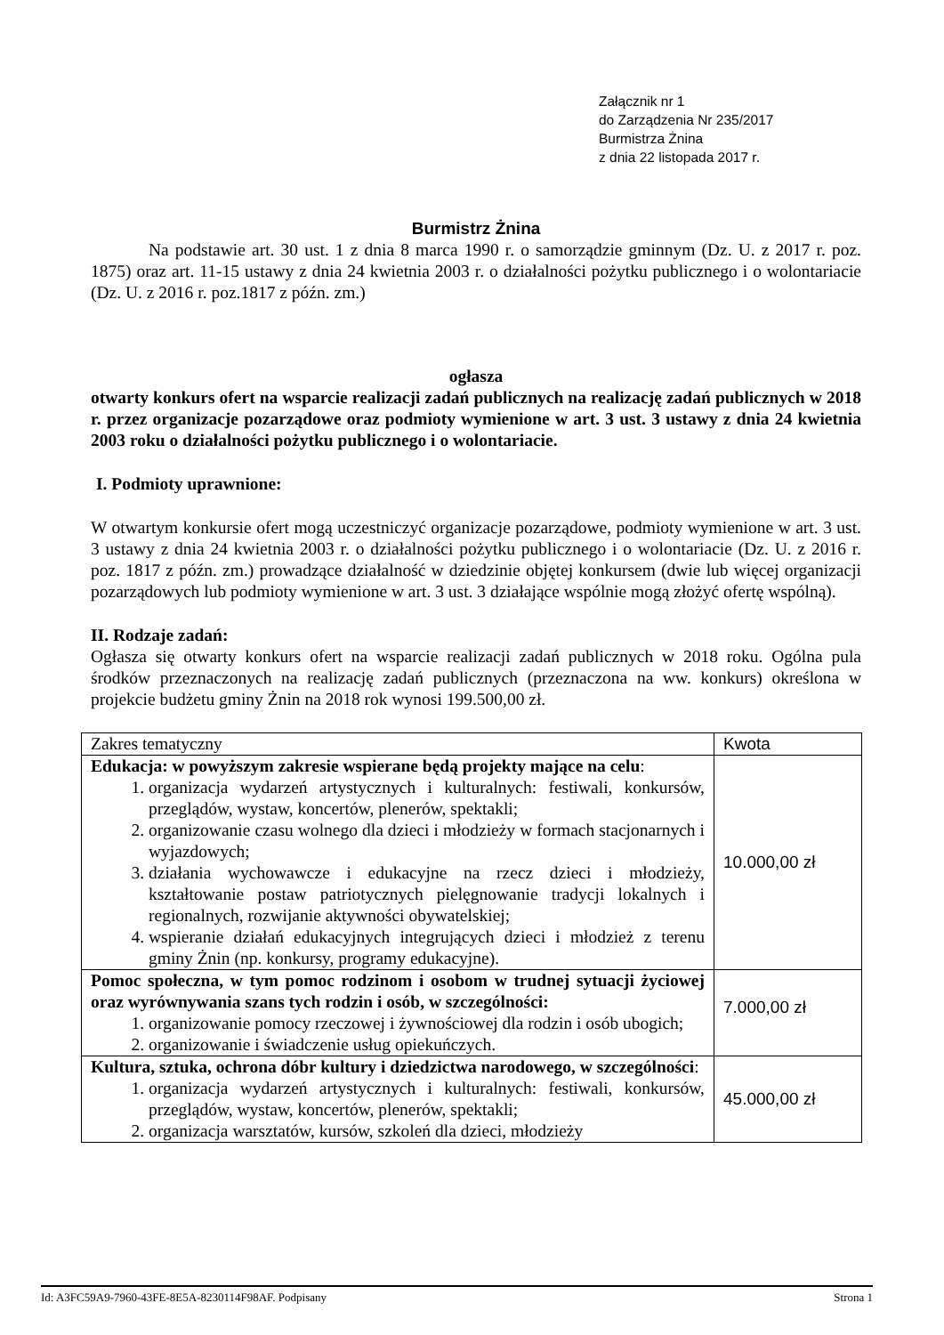Załącznik nr 1
do Zarządzenia Nr 235/2017
Burmistrza Żnina
z dnia 22 listopada 2017 r.
Burmistrz Żnina
Na podstawie art. 30 ust. 1 z dnia 8 marca 1990 r. o samorządzie gminnym (Dz. U. z 2017 r. poz. 1875) oraz art. 11-15 ustawy z dnia 24 kwietnia 2003 r. o działalności pożytku publicznego i o wolontariacie (Dz. U. z 2016 r. poz.1817 z późn. zm.)
ogłasza
otwarty konkurs ofert na wsparcie realizacji zadań publicznych na realizację zadań publicznych w 2018 r. przez organizacje pozarządowe oraz podmioty wymienione w art. 3 ust. 3 ustawy z dnia 24 kwietnia 2003 roku o działalności pożytku publicznego i o wolontariacie.
I. Podmioty uprawnione:
W otwartym konkursie ofert mogą uczestniczyć organizacje pozarządowe, podmioty wymienione w art. 3 ust. 3 ustawy z dnia 24 kwietnia 2003 r. o działalności pożytku publicznego i o wolontariacie (Dz. U. z 2016 r. poz. 1817 z późn. zm.) prowadzące działalność w dziedzinie objętej konkursem (dwie lub więcej organizacji pozarządowych lub podmioty wymienione w art. 3 ust. 3 działające wspólnie mogą złożyć ofertę wspólną).
II. Rodzaje zadań:
Ogłasza się otwarty konkurs ofert na wsparcie realizacji zadań publicznych w 2018 roku. Ogólna pula środków przeznaczonych na realizację zadań publicznych (przeznaczona na ww. konkurs) określona w projekcie budżetu gminy Żnin na 2018 rok wynosi 199.500,00 zł.
| Zakres tematyczny | Kwota |
| Edukacja: w powyższym zakresie wspierane będą projekty mające na celu : 1. organizacja wydarzeń artystycznych i kulturalnych: festiwali, konkursów, przeglądów, wystaw, koncertów, plenerów, spektakli; 2. organizowanie czasu wolnego dla dzieci i młodzieży w formach stacjonarnych i wyjazdowych; 3. działania wychowawcze i edukacyjne na rzecz dzieci i młodzieży, kształtowanie postaw patriotycznych pielęgnowanie tradycji lokalnych i regionalnych, rozwijanie aktywności obywatelskiej; 4. wspieranie działań edukacyjnych integrujących dzieci i młodzież z terenu gminy Żnin (np. konkursy, programy edukacyjne). | 10.000,00 zł |
| Pomoc społeczna, w tym pomoc rodzinom i osobom w trudnej sytuacji życiowej oraz wyrównywania szans tych rodzin i osób, w szczególności: 1. organizowanie pomocy rzeczowej i żywnościowej dla rodzin i osób ubogich; 2. organizowanie i świadczenie usług opiekuńczych. | 7.000,00 zł |
| Kultura, sztuka, ochrona dóbr kultury i dziedzictwa narodowego, w szczególności : 1. organizacja wydarzeń artystycznych i kulturalnych: festiwali, konkursów, przeglądów, wystaw, koncertów, plenerów, spektakli; 2. organizacja warsztatów, kursów, szkoleń dla dzieci, młodzieży | 45.000,00 zł |
Id: A3FC59A9-7960-43FE-8E5A-8230114F98AF. Podpisany Strona 1